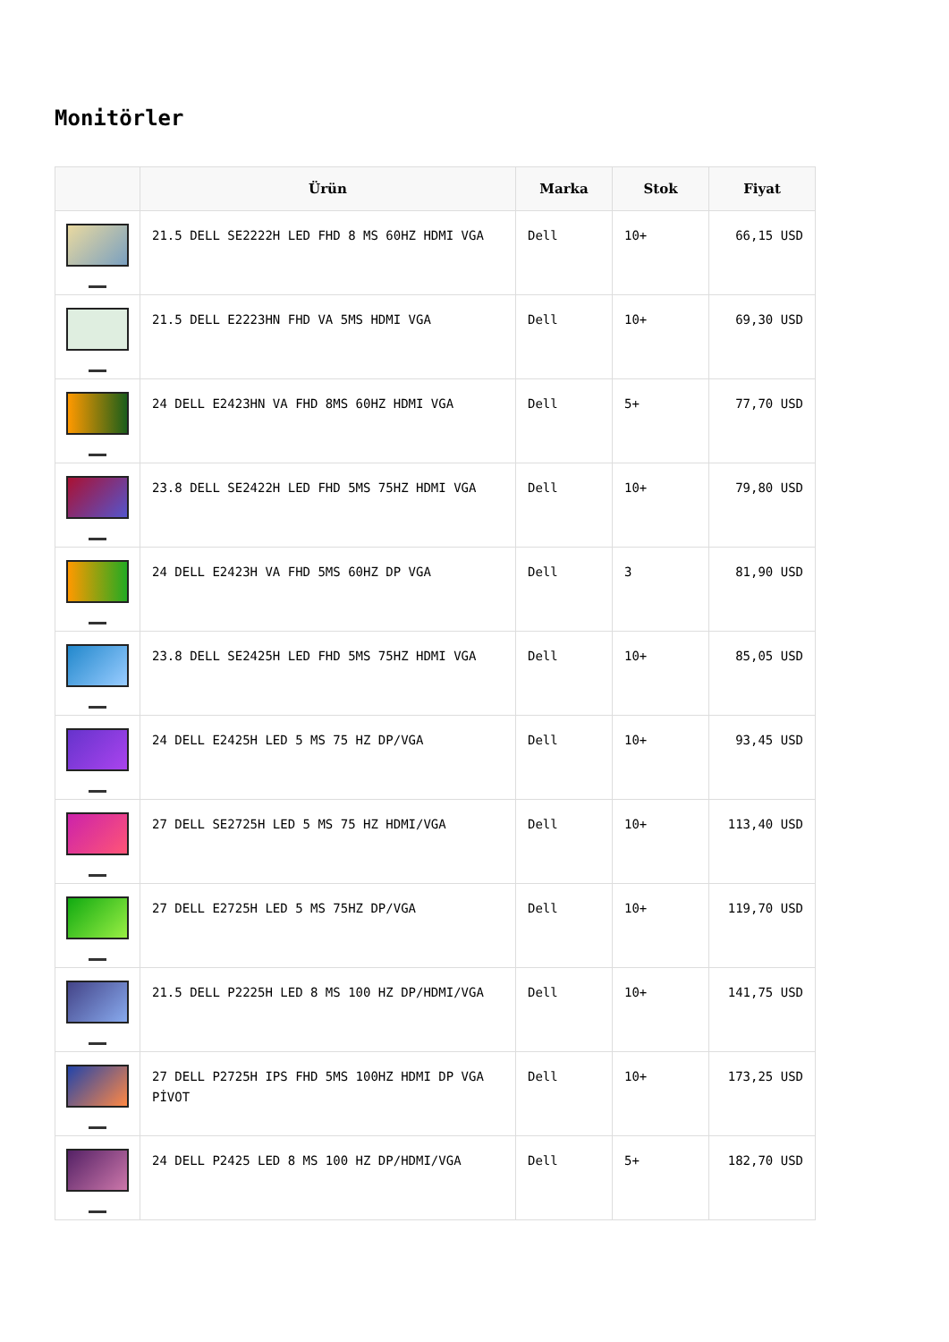Monitörler
| | Ürün | Marka | Stok | Fiyat |
| --- | --- | --- | --- | --- |
| | 21.5 DELL SE2222H LED FHD 8 MS 60HZ HDMI VGA | Dell | 10+ | 66,15 USD |
| | 21.5 DELL E2223HN FHD VA 5MS HDMI VGA | Dell | 10+ | 69,30 USD |
| | 24 DELL E2423HN VA FHD 8MS 60HZ HDMI VGA | Dell | 5+ | 77,70 USD |
| | 23.8 DELL SE2422H LED FHD 5MS 75HZ HDMI VGA | Dell | 10+ | 79,80 USD |
| | 24 DELL E2423H VA FHD 5MS 60HZ DP VGA | Dell | 3 | 81,90 USD |
| | 23.8 DELL SE2425H LED FHD 5MS 75HZ HDMI VGA | Dell | 10+ | 85,05 USD |
| | 24 DELL E2425H LED 5 MS 75 HZ DP/VGA | Dell | 10+ | 93,45 USD |
| | 27 DELL SE2725H LED 5 MS 75 HZ HDMI/VGA | Dell | 10+ | 113,40 USD |
| | 27 DELL E2725H LED 5 MS 75HZ DP/VGA | Dell | 10+ | 119,70 USD |
| | 21.5 DELL P2225H LED 8 MS 100 HZ DP/HDMI/VGA | Dell | 10+ | 141,75 USD |
| | 27 DELL P2725H IPS FHD 5MS 100HZ HDMI DP VGA PİVOT | Dell | 10+ | 173,25 USD |
| | 24 DELL P2425 LED 8 MS 100 HZ DP/HDMI/VGA | Dell | 5+ | 182,70 USD |